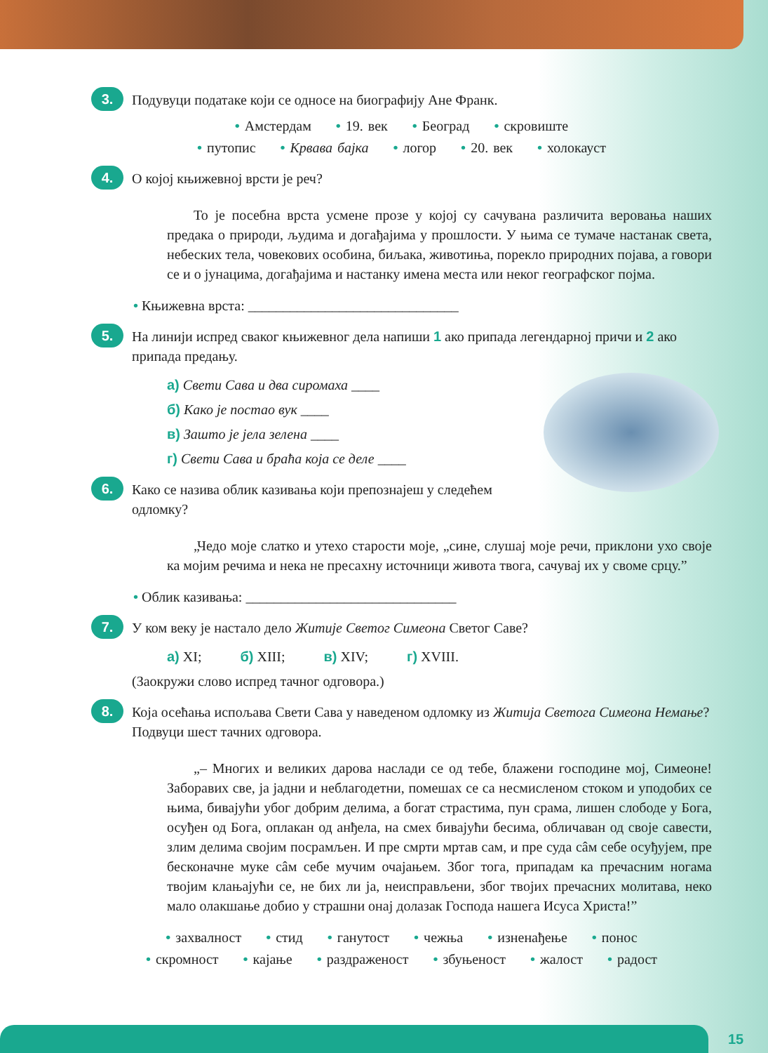3.
Подувуци податаке који се односе на биографију Ане Франк.
• Амстердам • 19. век • Београд • скровиште
• путопис • Крвава бајка • логор • 20. век • холокауст
4.
О којој књижевној врсти је реч?
То је посебна врста усмене прозе у којој су сачувана различита веровања наших предака о природи, људима и догађајима у прошлости. У њима се тумаче настанак света, небеских тела, човекових особина, биљака, животиња, порекло природних појава, а говори се и о јунацима, догађајима и настанку имена места или неког географског појма.
• Књижевна врста: ______________________________
5.
На линији испред сваког књижевног дела напиши 1 ако припада легендарној причи и 2 ако припада предању.
а) Свети Сава и два сиромаха ____
б) Како је постао вук ____
в) Зашто је јела зелена ____
г) Свети Сава и браћа која се деле ____
6.
Како се назива облик казивања који препознајеш у следећем одломку?
„Чедо моје слатко и утехо старости моје, „сине, слушај моје речи, приклони ухо своје ка мојим речима и нека не пресахну источници живота твога, сачувај их у своме срцу.”
• Облик казивања: ______________________________
7.
У ком веку је настало дело Житије Светог Симеона Светог Саве?
а) XI; б) XIII; в) XIV; г) XVIII.
(Заокружи слово испред тачног одговора.)
8.
Која осећања испољава Свети Сава у наведеном одломку из Житија Светога Симеона Немање? Подвуци шест тачних одговора.
„– Многих и великих дарова наслади се од тебе, блажени господине мој, Симеоне! Заборавих све, ја јадни и неблагодетни, помешах се са несмисленом стоком и уподобих се њима, бивајући убог добрим делима, а богат страстима, пун срама, лишен слободе у Бога, осуђен од Бога, оплакан од анђела, на смех бивајући бесима, обличаван од своје савести, злим делима својим посрамљен. И пре смрти мртав сам, и пре суда сâм себе осуђујем, пре бесконачне муке сâм себе мучим очајањем. Због тога, припадам ка пречасним ногама твојим клањајући се, не бих ли ја, неисправљени, због твојих пречасних молитава, неко мало олакшање добио у страшни онај долазак Господа нашега Исуса Христа!”
• захвалност • стид • ганутост • чежња • изненађење • понос
• скромност • кајање • раздраженост • збуњеност • жалост • радост
15